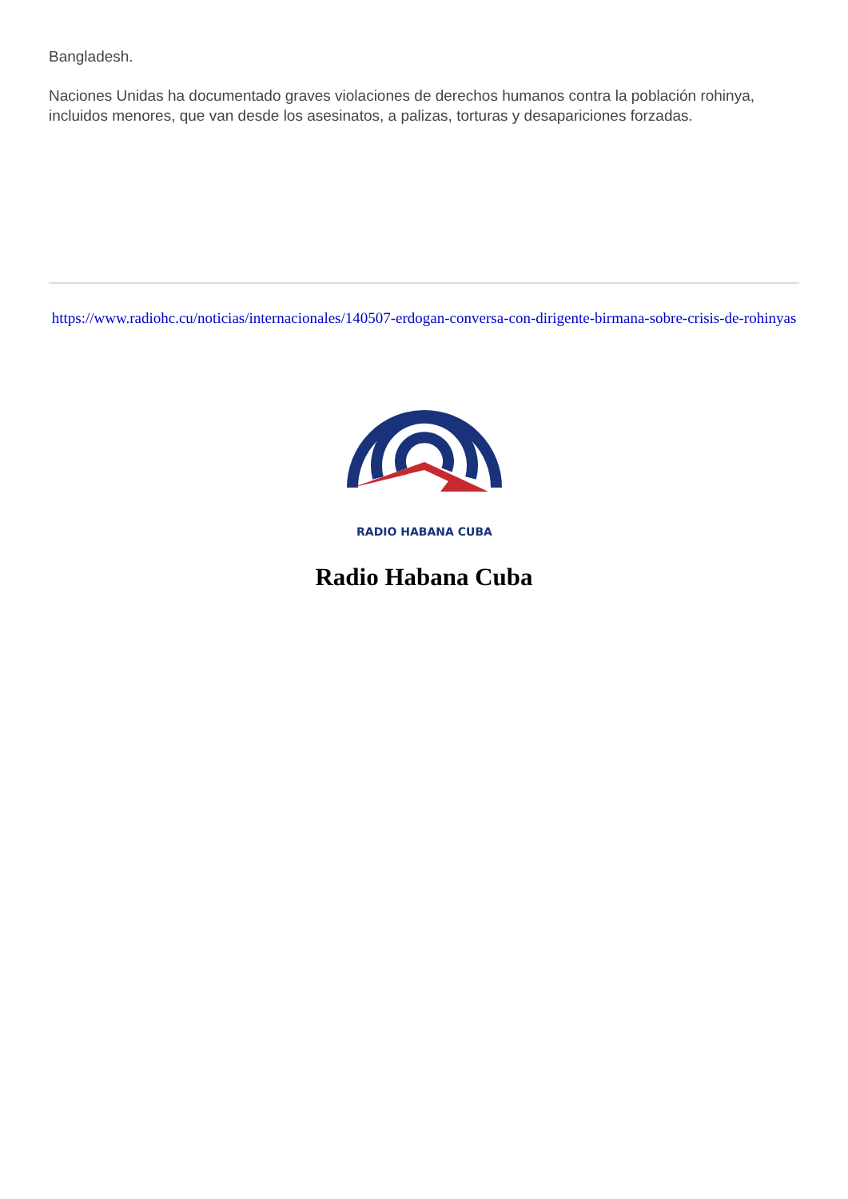Bangladesh.
Naciones Unidas ha documentado graves violaciones de derechos humanos contra la población rohinya, incluidos menores, que van desde los asesinatos, a palizas, torturas y desapariciones forzadas.
https://www.radiohc.cu/noticias/internacionales/140507-erdogan-conversa-con-dirigente-birmana-sobre-crisis-de-rohinyas
RADIO HABANA CUBA
Radio Habana Cuba